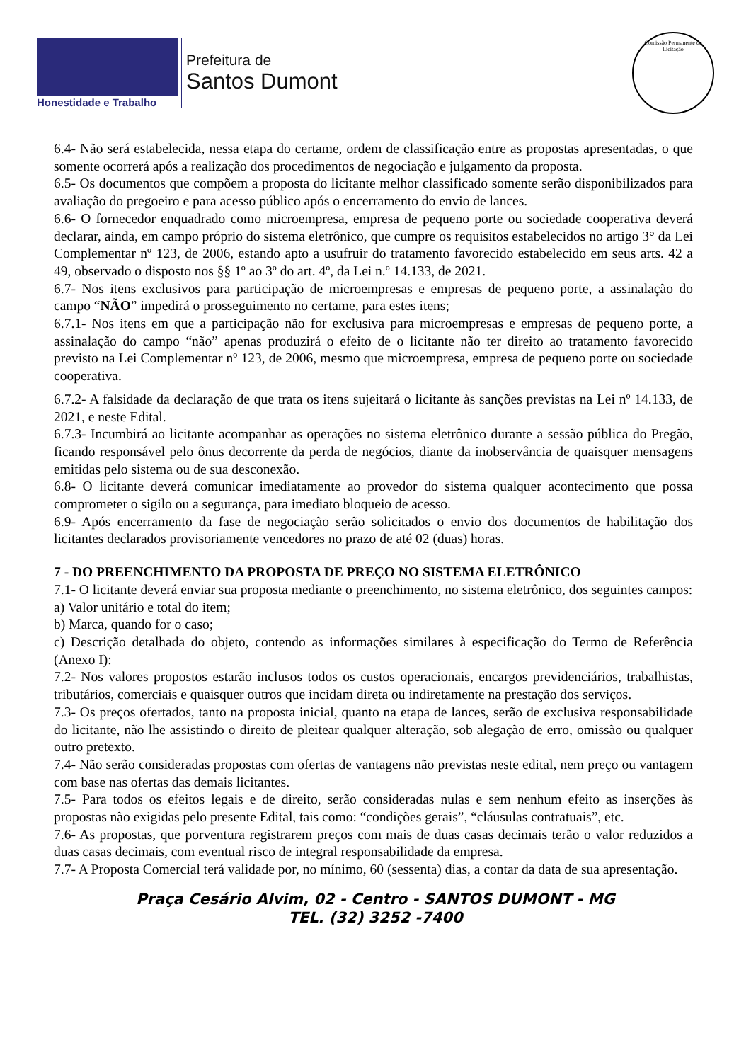Honestidade e Trabalho
Prefeitura de
Santos Dumont
Comissão Permanente de Licitação
6.4- Não será estabelecida, nessa etapa do certame, ordem de classificação entre as propostas apresentadas, o que somente ocorrerá após a realização dos procedimentos de negociação e julgamento da proposta.
6.5- Os documentos que compõem a proposta do licitante melhor classificado somente serão disponibilizados para avaliação do pregoeiro e para acesso público após o encerramento do envio de lances.
6.6- O fornecedor enquadrado como microempresa, empresa de pequeno porte ou sociedade cooperativa deverá declarar, ainda, em campo próprio do sistema eletrônico, que cumpre os requisitos estabelecidos no artigo 3° da Lei Complementar nº 123, de 2006, estando apto a usufruir do tratamento favorecido estabelecido em seus arts. 42 a 49, observado o disposto nos §§ 1º ao 3º do art. 4º, da Lei n.º 14.133, de 2021.
6.7- Nos itens exclusivos para participação de microempresas e empresas de pequeno porte, a assinalação do campo “NÃO” impedirá o prosseguimento no certame, para estes itens;
6.7.1- Nos itens em que a participação não for exclusiva para microempresas e empresas de pequeno porte, a assinalação do campo “não” apenas produzirá o efeito de o licitante não ter direito ao tratamento favorecido previsto na Lei Complementar nº 123, de 2006, mesmo que microempresa, empresa de pequeno porte ou sociedade cooperativa.
6.7.2- A falsidade da declaração de que trata os itens sujeitará o licitante às sanções previstas na Lei nº 14.133, de 2021, e neste Edital.
6.7.3- Incumbirá ao licitante acompanhar as operações no sistema eletrônico durante a sessão pública do Pregão, ficando responsável pelo ônus decorrente da perda de negócios, diante da inobservância de quaisquer mensagens emitidas pelo sistema ou de sua desconexão.
6.8- O licitante deverá comunicar imediatamente ao provedor do sistema qualquer acontecimento que possa comprometer o sigilo ou a segurança, para imediato bloqueio de acesso.
6.9- Após encerramento da fase de negociação serão solicitados o envio dos documentos de habilitação dos licitantes declarados provisoriamente vencedores no prazo de até 02 (duas) horas.
7 - DO PREENCHIMENTO DA PROPOSTA DE PREÇO NO SISTEMA ELETRÔNICO
7.1- O licitante deverá enviar sua proposta mediante o preenchimento, no sistema eletrônico, dos seguintes campos:
a) Valor unitário e total do item;
b) Marca, quando for o caso;
c) Descrição detalhada do objeto, contendo as informações similares à especificação do Termo de Referência (Anexo I):
7.2- Nos valores propostos estarão inclusos todos os custos operacionais, encargos previdenciários, trabalhistas, tributários, comerciais e quaisquer outros que incidam direta ou indiretamente na prestação dos serviços.
7.3- Os preços ofertados, tanto na proposta inicial, quanto na etapa de lances, serão de exclusiva responsabilidade do licitante, não lhe assistindo o direito de pleitear qualquer alteração, sob alegação de erro, omissão ou qualquer outro pretexto.
7.4- Não serão consideradas propostas com ofertas de vantagens não previstas neste edital, nem preço ou vantagem com base nas ofertas das demais licitantes.
7.5- Para todos os efeitos legais e de direito, serão consideradas nulas e sem nenhum efeito as inserções às propostas não exigidas pelo presente Edital, tais como: “condições gerais”, “cláusulas contratuais”, etc.
7.6- As propostas, que porventura registrarem preços com mais de duas casas decimais terão o valor reduzidos a duas casas decimais, com eventual risco de integral responsabilidade da empresa.
7.7- A Proposta Comercial terá validade por, no mínimo, 60 (sessenta) dias, a contar da data de sua apresentação.
Praça Cesário Alvim, 02 - Centro - SANTOS DUMONT - MG
TEL. (32) 3252 -7400